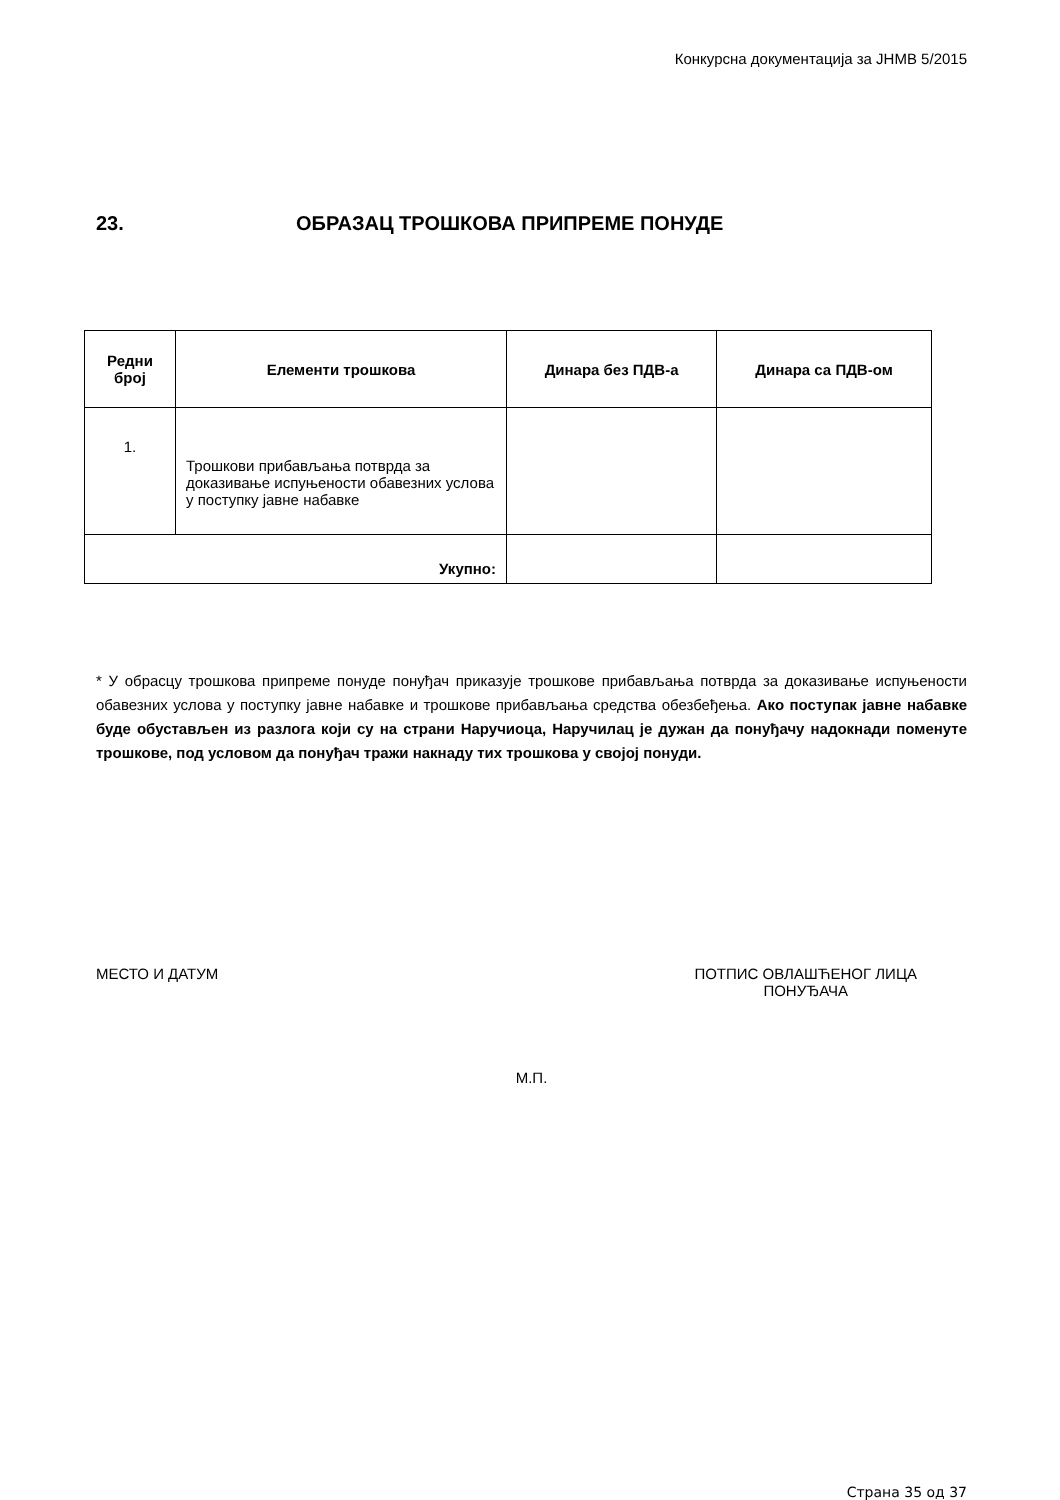Конкурсна документација за ЈНМВ 5/2015
23. ОБРАЗАЦ ТРОШКОВА ПРИПРЕМЕ ПОНУДЕ
| Редни број | Елементи трошкова | Динара без ПДВ-а | Динара са ПДВ-ом |
| --- | --- | --- | --- |
| 1. | Трошкови прибављања потврда за доказивање испуњености обавезних услова у поступку јавне набавке | | |
| Укупно: | | | |
* У обрасцу трошкова припреме понуде понуђач приказује трошкове прибављања потврда за доказивање испуњености обавезних услова у поступку јавне набавке и трошкове прибављања средства обезбеђења. Ако поступак јавне набавке буде обустављен из разлога који су на страни Наручиоца, Наручилац је дужан да понуђачу надокнади поменуте трошкове, под условом да понуђач тражи накнаду тих трошкова у својој понуди.
МЕСТО И ДАТУМ ПОТПИС ОВЛАШЋЕНОГ ЛИЦА
ПОНУЂАЧА
М.П.
Страна 35 од 37